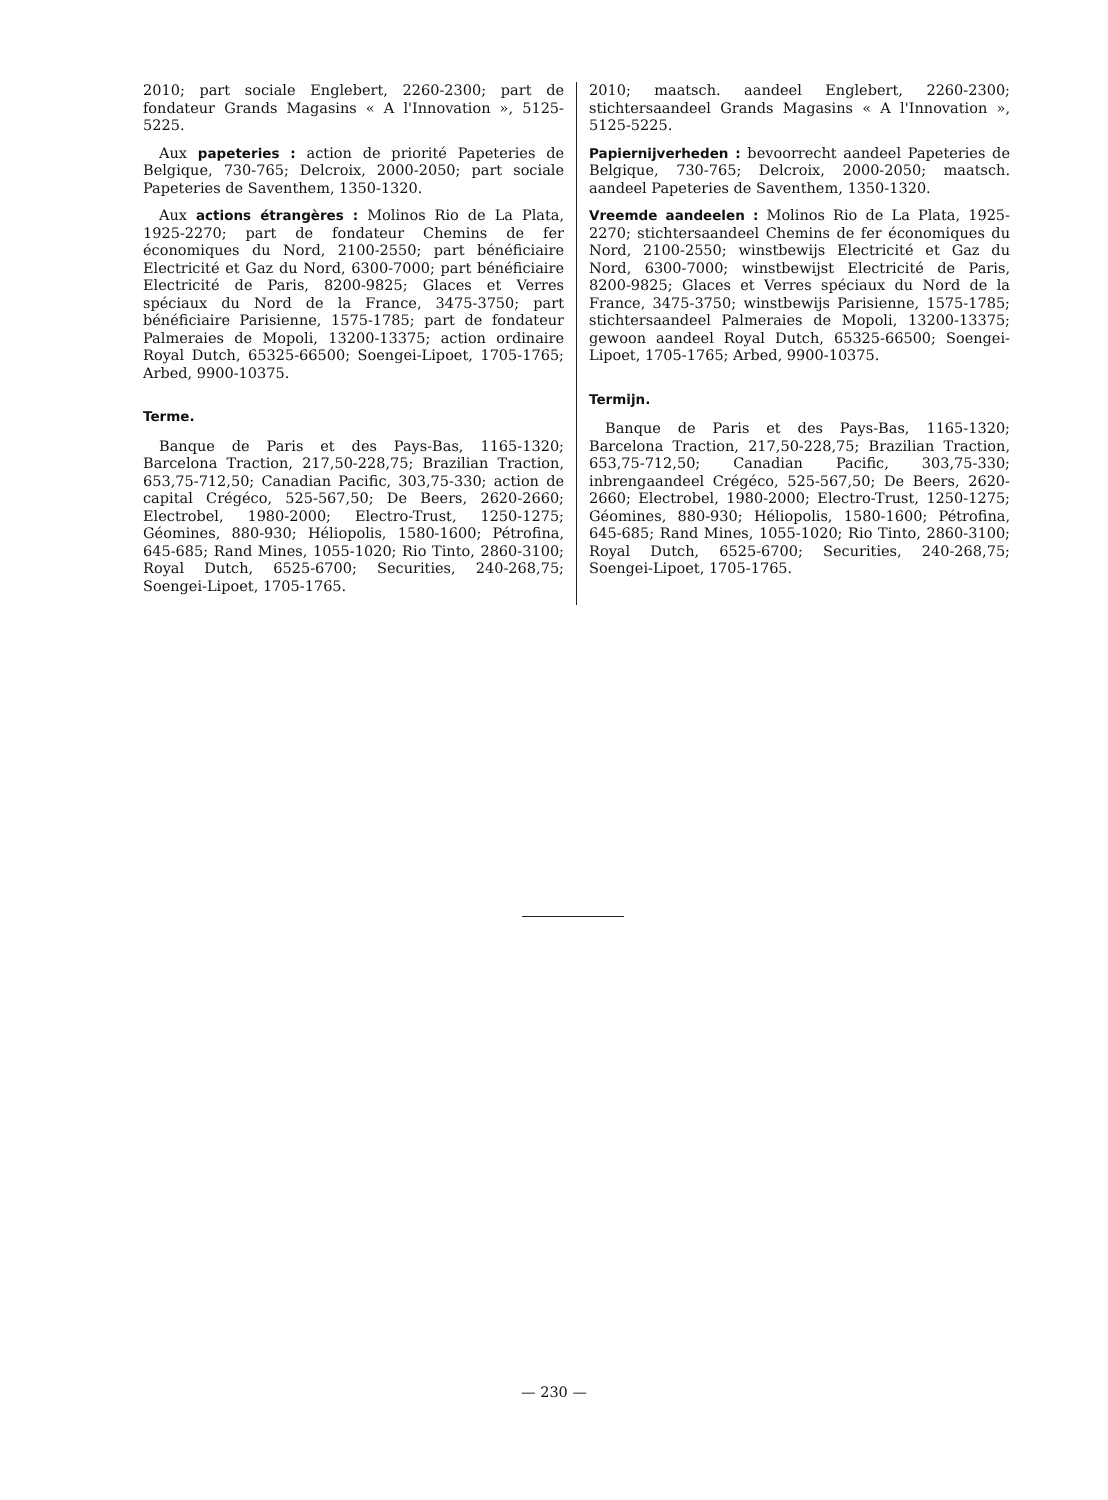2010; part sociale Englebert, 2260-2300; part de fondateur Grands Magasins « A l'Innovation », 5125-5225.
Aux papeteries : action de priorité Papeteries de Belgique, 730-765; Delcroix, 2000-2050; part sociale Papeteries de Saventhem, 1350-1320.
Aux actions étrangères : Molinos Rio de La Plata, 1925-2270; part de fondateur Chemins de fer économiques du Nord, 2100-2550; part bénéficiaire Electricité et Gaz du Nord, 6300-7000; part bénéficiaire Electricité de Paris, 8200-9825; Glaces et Verres spéciaux du Nord de la France, 3475-3750; part bénéficiaire Parisienne, 1575-1785; part de fondateur Palmeraies de Mopoli, 13200-13375; action ordinaire Royal Dutch, 65325-66500; Soengei-Lipoet, 1705-1765; Arbed, 9900-10375.
Terme.
Banque de Paris et des Pays-Bas, 1165-1320; Barcelona Traction, 217,50-228,75; Brazilian Traction, 653,75-712,50; Canadian Pacific, 303,75-330; action de capital Crégéco, 525-567,50; De Beers, 2620-2660; Electrobel, 1980-2000; Electro-Trust, 1250-1275; Géomines, 880-930; Héliopolis, 1580-1600; Pétrofina, 645-685; Rand Mines, 1055-1020; Rio Tinto, 2860-3100; Royal Dutch, 6525-6700; Securities, 240-268,75; Soengei-Lipoet, 1705-1765.
2010; maatsch. aandeel Englebert, 2260-2300; stichtersaandeel Grands Magasins « A l'Innovation », 5125-5225.
Papiernijverheden : bevoorrecht aandeel Papeteries de Belgique, 730-765; Delcroix, 2000-2050; maatsch. aandeel Papeteries de Saventhem, 1350-1320.
Vreemde aandeelen : Molinos Rio de La Plata, 1925-2270; stichtersaandeel Chemins de fer économiques du Nord, 2100-2550; winstbewijs Electricité et Gaz du Nord, 6300-7000; winstbewijst Electricité de Paris, 8200-9825; Glaces et Verres spéciaux du Nord de la France, 3475-3750; winstbewijs Parisienne, 1575-1785; stichtersaandeel Palmeraies de Mopoli, 13200-13375; gewoon aandeel Royal Dutch, 65325-66500; Soengei-Lipoet, 1705-1765; Arbed, 9900-10375.
Termijn.
Banque de Paris et des Pays-Bas, 1165-1320; Barcelona Traction, 217,50-228,75; Brazilian Traction, 653,75-712,50; Canadian Pacific, 303,75-330; inbrengaandeel Crégéco, 525-567,50; De Beers, 2620-2660; Electrobel, 1980-2000; Electro-Trust, 1250-1275; Géomines, 880-930; Héliopolis, 1580-1600; Pétrofina, 645-685; Rand Mines, 1055-1020; Rio Tinto, 2860-3100; Royal Dutch, 6525-6700; Securities, 240-268,75; Soengei-Lipoet, 1705-1765.
— 230 —